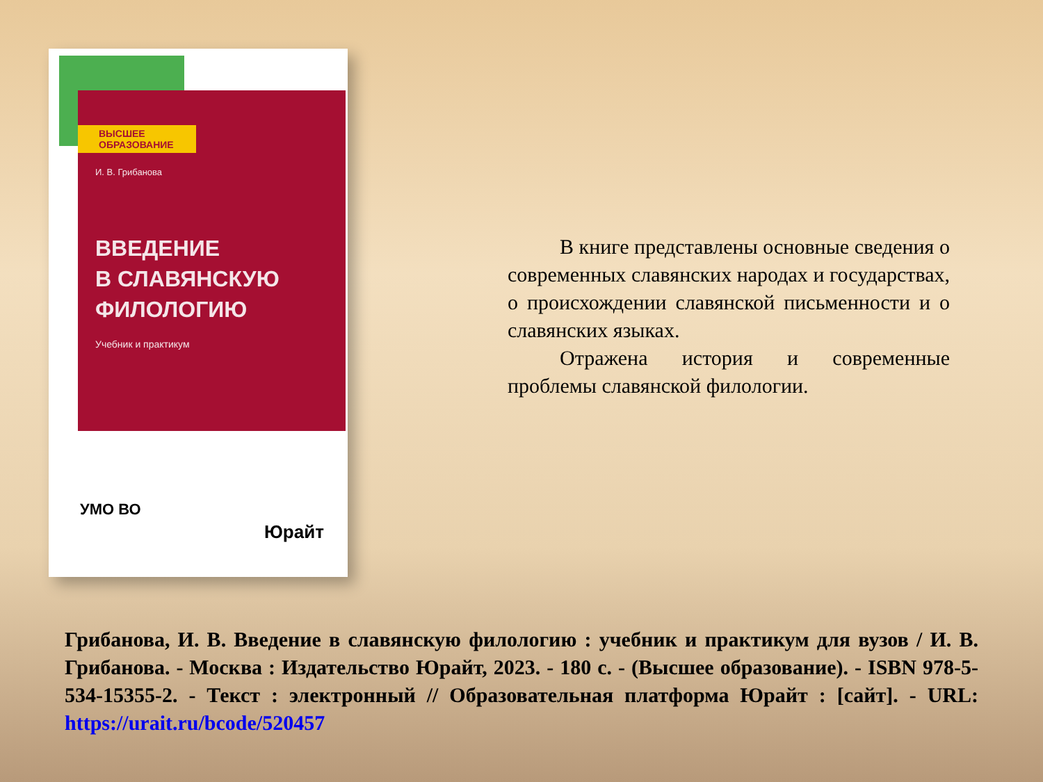ВЫСШЕЕ ОБРАЗОВАНИЕ
И. В. Грибанова
ВВЕДЕНИЕ
В СЛАВЯНСКУЮ
ФИЛОЛОГИЮ
Учебник и практикум
УМО ВО
Юрайт
В книге представлены основные сведения о современных славянских народах и государствах, о происхождении славянской письменности и о славянских языках.
Отражена история и современные проблемы славянской филологии.
Грибанова, И. В. Введение в славянскую филологию : учебник и практикум для вузов / И. В. Грибанова. - Москва : Издательство Юрайт, 2023. - 180 с. - (Высшее образование). - ISBN 978-5-534-15355-2. - Текст : электронный // Образовательная платформа Юрайт : [сайт]. - URL: https://urait.ru/bcode/520457